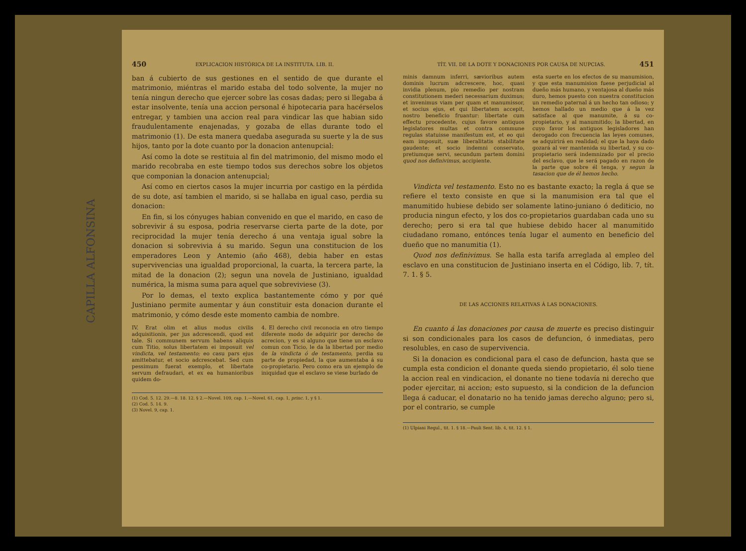CAPILLA ALFONSINA
450 EXPLICACION HISTÓRICA DE LA INSTITUTA. LIB. II.
ban á cubierto de sus gestiones en el sentido de que durante el matrimonio, miéntras el marido estaba del todo solvente, la mujer no tenía ningun derecho que ejercer sobre las cosas dadas; pero si llegaba á estar insolvente, tenía una accion personal é hipotecaria para hacérselos entregar, y tambien una accion real para vindicar las que habian sido fraudulentamente enajenadas, y gozaba de ellas durante todo el matrimonio (1). De esta manera quedaba asegurada su suerte y la de sus hijos, tanto por la dote cuanto por la donacion antenupcial:
Así como la dote se restituia al fin del matrimonio, del mismo modo el marido recobraba en este tiempo todos sus derechos sobre los objetos que componian la donacion antenupcial;
Así como en ciertos casos la mujer incurria por castigo en la pérdida de su dote, así tambien el marido, si se hallaba en igual caso, perdia su donacion:
En fin, si los cónyuges habian convenido en que el marido, en caso de sobrevivir á su esposa, podria reservarse cierta parte de la dote, por reciprocidad la mujer tenía derecho á una ventaja igual sobre la donacion si sobrevivia á su marido. Segun una constitucion de los emperadores Leon y Antemio (año 468), debia haber en estas supervivencias una igualdad proporcional, la cuarta, la tercera parte, la mitad de la donacion (2); segun una novela de Justiniano, igualdad numérica, la misma suma para aquel que sobreviviese (3).
Por lo demas, el texto explica bastantemente cómo y por qué Justiniano permite aumentar y áun constituir esta donacion durante el matrimonio, y cómo desde este momento cambia de nombre.
IV. Erat olim et alius modus civilis adquisitionis, per jus adcrescendi, quod est tale. Si communem servum habens aliquis cum Titio, solus libertatem ei imposuit vel vindicta, vel testamento; eo casu pars ejus amittebatur, et socio adcrescebat. Sed cum pessimum fuerat exemplo, et libertate servum defraudari, et ex ea humanioribus quidem do-
4. El derecho civil reconocia en otro tiempo diferente modo de adquirir por derecho de acrecion, y es si alguno que tiene un esclavo comun con Ticio, le da la libertad por medio de la vindicta ó de testamento, perdia su parte de propiedad, la que aumentaba á su co-propietario. Pero como era un ejemplo de iniquidad que el esclavo se viese burlado de
(1) Cod. 5. 12. 29.—8. 18. 12. § 2.—Novel. 109, cap. 1.—Novel. 61, cap. 1, princ. 1, y § 1.
(2) Cod. 5. 14. 9.
(3) Novel. 9, cap. 1.
TÍT. VII. DE LA DOTE Y DONACIONES POR CAUSA DE NUPCIAS. 451
minis damnum inferri, sævioribus autem dominis lucrum adcrescere, hoc, quasi invidia plenum, pio remedio per nostram constitutionem mederi necessarium duximus; et invenimus viam per quam et manumissor, et socius ejus, et qui libertatem accepit, nostro beneficio fruantur: libertate cum effectu procedente, cujus favore antiquos legislatores multas et contra commune regulas statuisse manifestum est, et eo qui eam imposuit, suæ liberalitatis stabilitate gaudente; et socio indemni conservato, pretiumque servi, secundum partem domini quod nos definivimus, accipiente.
esta suerte en los efectos de su manumision, y que esta manumision fuese perjudicial al dueño más humano, y ventajosa al dueño más duro, hemos puesto con nuestra constitucion un remedio paternal á un hecho tan odioso; y hemos hallado un medio que á la vez satisface al que manumite, á su co-propietario, y al manumitido; la libertad, en cuyo favor los antiguos legisladores han derogado con frecuencia las leyes comunes, se adquirirá en realidad; el que la haya dado gozará al ver mantenida su libertad, y su co-propietario será indemnizado por el precio del esclavo, que le será pagado en razon de la parte que sobre él tenga, y segun la tasacion que de él hemos hecho.
Vindicta vel testamento. Esto no es bastante exacto; la regla á que se refiere el texto consiste en que si la manumision era tal que el manumitido hubiese debido ser solamente latino-juniano ó dediticio, no producia ningun efecto, y los dos co-propietarios guardaban cada uno su derecho; pero si era tal que hubiese debido hacer al manumitido ciudadano romano, entónces tenía lugar el aumento en beneficio del dueño que no manumitia (1).
Quod nos definivimus. Se halla esta tarifa arreglada al empleo del esclavo en una constitucion de Justiniano inserta en el Código, lib. 7, tít. 7. 1. § 5.
DE LAS ACCIONES RELATIVAS Á LAS DONACIONES.
En cuanto á las donaciones por causa de muerte es preciso distinguir si son condicionales para los casos de defuncion, ó inmediatas, pero resolubles, en caso de supervivencia.
Si la donacion es condicional para el caso de defuncion, hasta que se cumpla esta condicion el donante queda siendo propietario, él solo tiene la accion real en vindicacion, el donante no tiene todavía ni derecho que poder ejercitar, ni accion; esto supuesto, si la condicion de la defuncion llega á caducar, el donatario no ha tenido jamas derecho alguno; pero si, por el contrario, se cumple
(1) Ulpiani Regul., tit. 1. § 18.—Pauli Sent. lib. 4, tit. 12. § 1.